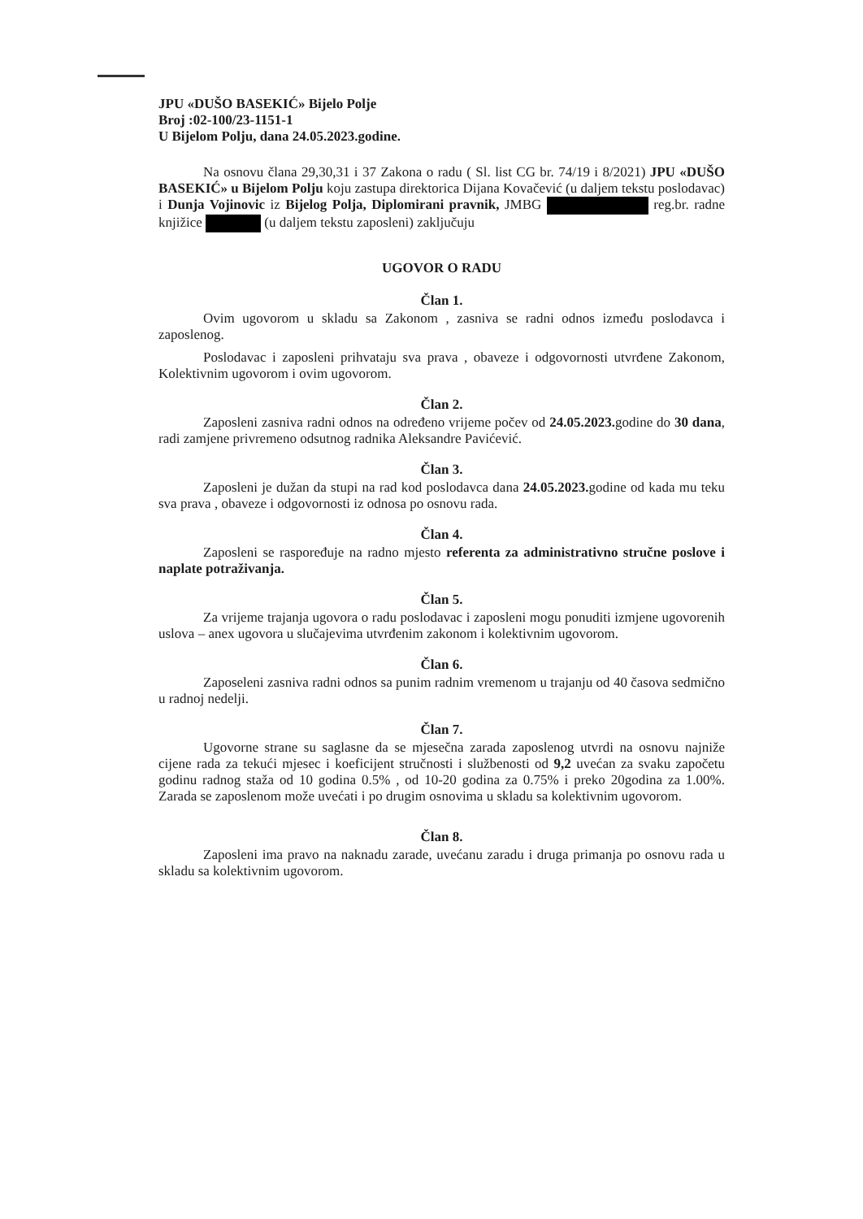JPU «DUŠO BASEKIĆ» Bijelo Polje
Broj :02-100/23-1151-1
U Bijelom Polju, dana 24.05.2023.godine.
Na osnovu člana 29,30,31 i 37 Zakona o radu ( Sl. list CG br. 74/19 i 8/2021) JPU «DUŠO BASEKIĆ» u Bijelom Polju koju zastupa direktorica Dijana Kovačević (u daljem tekstu poslodavac) i Dunja Vojinovic iz Bijelog Polja, Diplomirani pravnik, JMBG reg.br. radne knjižice (u daljem tekstu zaposleni) zaključuju
UGOVOR O RADU
Član 1.
Ovim ugovorom u skladu sa Zakonom , zasniva se radni odnos između poslodavca i zaposlenog.
Poslodavac i zaposleni prihvataju sva prava , obaveze i odgovornosti utvrđene Zakonom, Kolektivnim ugovorom i ovim ugovorom.
Član 2.
Zaposleni zasniva radni odnos na određeno vrijeme počev od 24.05.2023. godine do 30 dana, radi zamjene privremeno odsutnog radnika Aleksandre Pavićević.
Član 3.
Zaposleni je dužan da stupi na rad kod poslodavca dana 24.05.2023. godine od kada mu teku sva prava , obaveze i odgovornosti iz odnosa po osnovu rada.
Član 4.
Zaposleni se raspoređuje na radno mjesto referenta za administrativno stručne poslove i naplate potraživanja.
Član 5.
Za vrijeme trajanja ugovora o radu poslodavac i zaposleni mogu ponuditi izmjene ugovorenih uslova – anex ugovora u slučajevima utvrđenim zakonom i kolektivnim ugovorom.
Član 6.
Zaposeleni zasniva radni odnos sa punim radnim vremenom u trajanju od 40 časova sedmično u radnoj nedelji.
Član 7.
Ugovorne strane su saglasne da se mjesečna zarada zaposlenog utvrdi na osnovu najniže cijene rada za tekući mjesec i koeficijent stručnosti i službenosti od 9,2 uvećan za svaku započetu godinu radnog staža od 10 godina 0.5% , od 10-20 godina za 0.75% i preko 20godina za 1.00%. Zarada se zaposlenom može uvećati i po drugim osnovima u skladu sa kolektivnim ugovorom.
Član 8.
Zaposleni ima pravo na naknadu zarade, uvećanu zaradu i druga primanja po osnovu rada u skladu sa kolektivnim ugovorom.